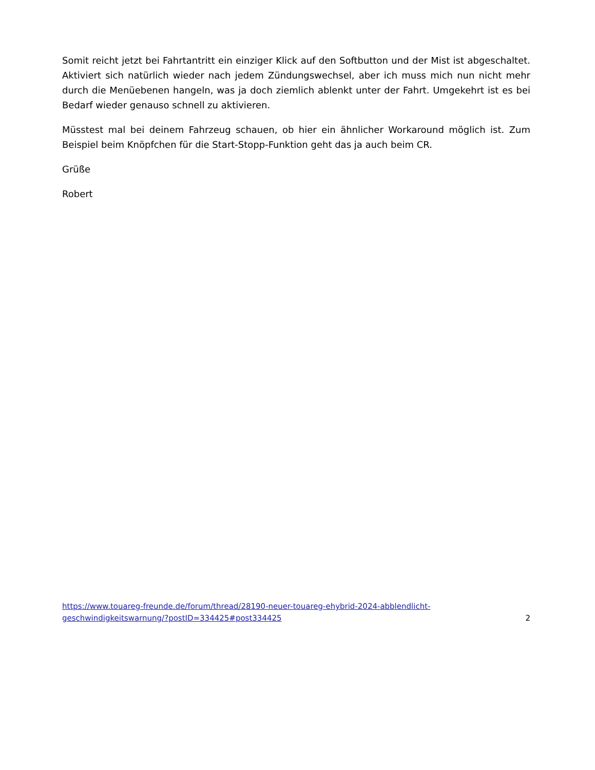Somit reicht jetzt bei Fahrtantritt ein einziger Klick auf den Softbutton und der Mist ist abgeschaltet. Aktiviert sich natürlich wieder nach jedem Zündungswechsel, aber ich muss mich nun nicht mehr durch die Menüebenen hangeln, was ja doch ziemlich ablenkt unter der Fahrt. Umgekehrt ist es bei Bedarf wieder genauso schnell zu aktivieren.
Müsstest mal bei deinem Fahrzeug schauen, ob hier ein ähnlicher Workaround möglich ist. Zum Beispiel beim Knöpfchen für die Start-Stopp-Funktion geht das ja auch beim CR.
Grüße
Robert
https://www.touareg-freunde.de/forum/thread/28190-neuer-touareg-ehybrid-2024-abblendlicht-
geschwindigkeitswarnung/?postID=334425#post334425 2